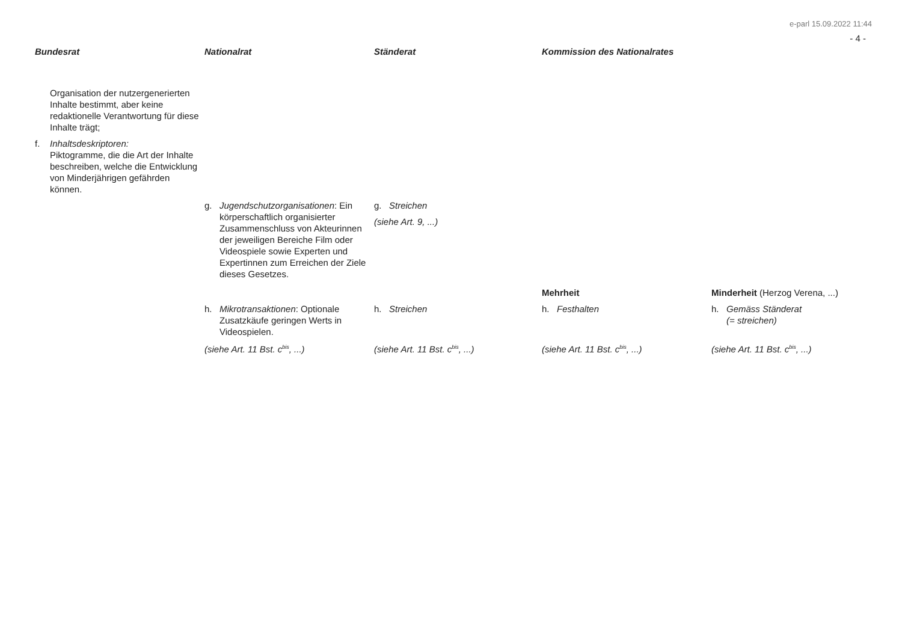e-parl 15.09.2022 11:44
- 4 -
| Bundesrat | Nationalrat | Ständerat | Kommission des Nationalrates | |
| --- | --- | --- | --- | --- |
| Organisation der nutzergenerierten Inhalte bestimmt, aber keine redaktionelle Verantwortung für diese Inhalte trägt; f. Inhaltsdeskriptoren: Piktogramme, die die Art der Inhalte beschreiben, welche die Entwicklung von Minderjährigen gefährden können. | | | | |
| | g. Jugendschutzorganisationen : Ein körperschaftlich organisierter Zusammenschluss von Akteurinnen der jeweiligen Bereiche Film oder Videospiele sowie Experten und Expertinnen zum Erreichen der Ziele dieses Gesetzes. | g. Streichen (siehe Art. 9, ...) | | |
| | | | Mehrheit | Minderheit (Herzog Verena, ...) |
| | h. Mikrotransaktionen : Optionale Zusatzkäufe geringen Werts in Videospielen. | h. Streichen | h. Festhalten | h. Gemäss Ständerat (= streichen) |
| | (siehe Art. 11 Bst. c<sup>bis</sup>, ...) | (siehe Art. 11 Bst. c<sup>bis</sup>, ...) | (siehe Art. 11 Bst. c<sup>bis</sup>, ...) | (siehe Art. 11 Bst. c<sup>bis</sup>, ...) |